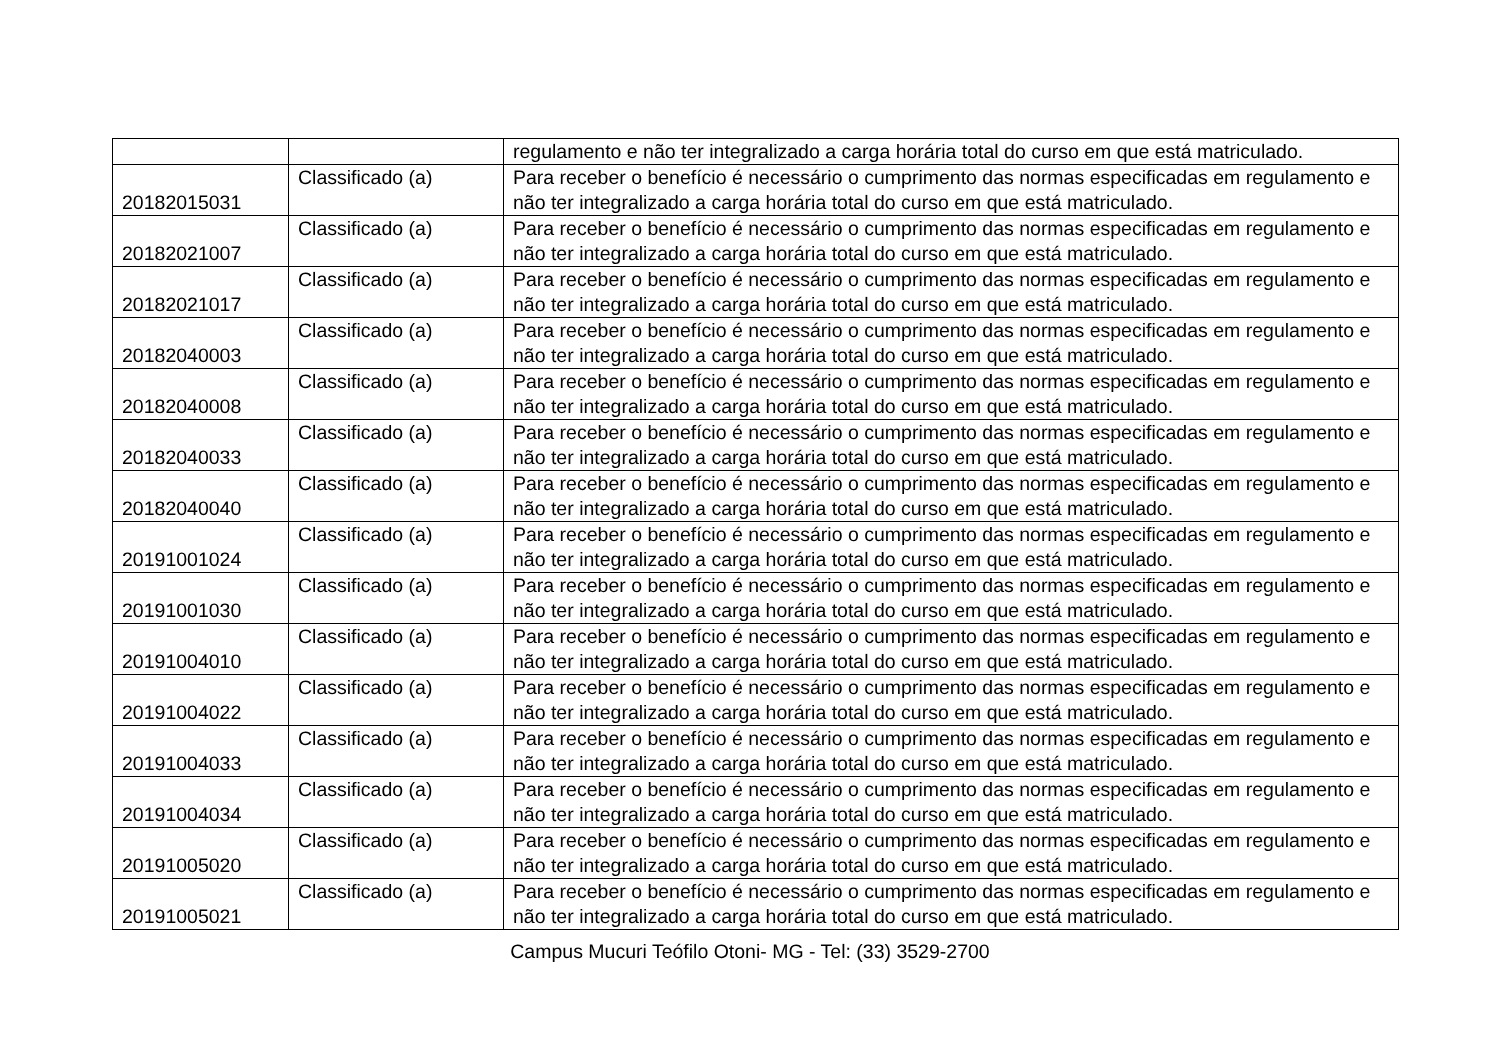| | | regulamento e não ter integralizado a carga horária total do curso em que está matriculado. |
| 20182015031 | Classificado (a) | Para receber o benefício é necessário o cumprimento das normas especificadas em regulamento e não ter integralizado a carga horária total do curso em que está matriculado. |
| 20182021007 | Classificado (a) | Para receber o benefício é necessário o cumprimento das normas especificadas em regulamento e não ter integralizado a carga horária total do curso em que está matriculado. |
| 20182021017 | Classificado (a) | Para receber o benefício é necessário o cumprimento das normas especificadas em regulamento e não ter integralizado a carga horária total do curso em que está matriculado. |
| 20182040003 | Classificado (a) | Para receber o benefício é necessário o cumprimento das normas especificadas em regulamento e não ter integralizado a carga horária total do curso em que está matriculado. |
| 20182040008 | Classificado (a) | Para receber o benefício é necessário o cumprimento das normas especificadas em regulamento e não ter integralizado a carga horária total do curso em que está matriculado. |
| 20182040033 | Classificado (a) | Para receber o benefício é necessário o cumprimento das normas especificadas em regulamento e não ter integralizado a carga horária total do curso em que está matriculado. |
| 20182040040 | Classificado (a) | Para receber o benefício é necessário o cumprimento das normas especificadas em regulamento e não ter integralizado a carga horária total do curso em que está matriculado. |
| 20191001024 | Classificado (a) | Para receber o benefício é necessário o cumprimento das normas especificadas em regulamento e não ter integralizado a carga horária total do curso em que está matriculado. |
| 20191001030 | Classificado (a) | Para receber o benefício é necessário o cumprimento das normas especificadas em regulamento e não ter integralizado a carga horária total do curso em que está matriculado. |
| 20191004010 | Classificado (a) | Para receber o benefício é necessário o cumprimento das normas especificadas em regulamento e não ter integralizado a carga horária total do curso em que está matriculado. |
| 20191004022 | Classificado (a) | Para receber o benefício é necessário o cumprimento das normas especificadas em regulamento e não ter integralizado a carga horária total do curso em que está matriculado. |
| 20191004033 | Classificado (a) | Para receber o benefício é necessário o cumprimento das normas especificadas em regulamento e não ter integralizado a carga horária total do curso em que está matriculado. |
| 20191004034 | Classificado (a) | Para receber o benefício é necessário o cumprimento das normas especificadas em regulamento e não ter integralizado a carga horária total do curso em que está matriculado. |
| 20191005020 | Classificado (a) | Para receber o benefício é necessário o cumprimento das normas especificadas em regulamento e não ter integralizado a carga horária total do curso em que está matriculado. |
| 20191005021 | Classificado (a) | Para receber o benefício é necessário o cumprimento das normas especificadas em regulamento e não ter integralizado a carga horária total do curso em que está matriculado. |
Campus Mucuri Teófilo Otoni- MG - Tel: (33) 3529-2700